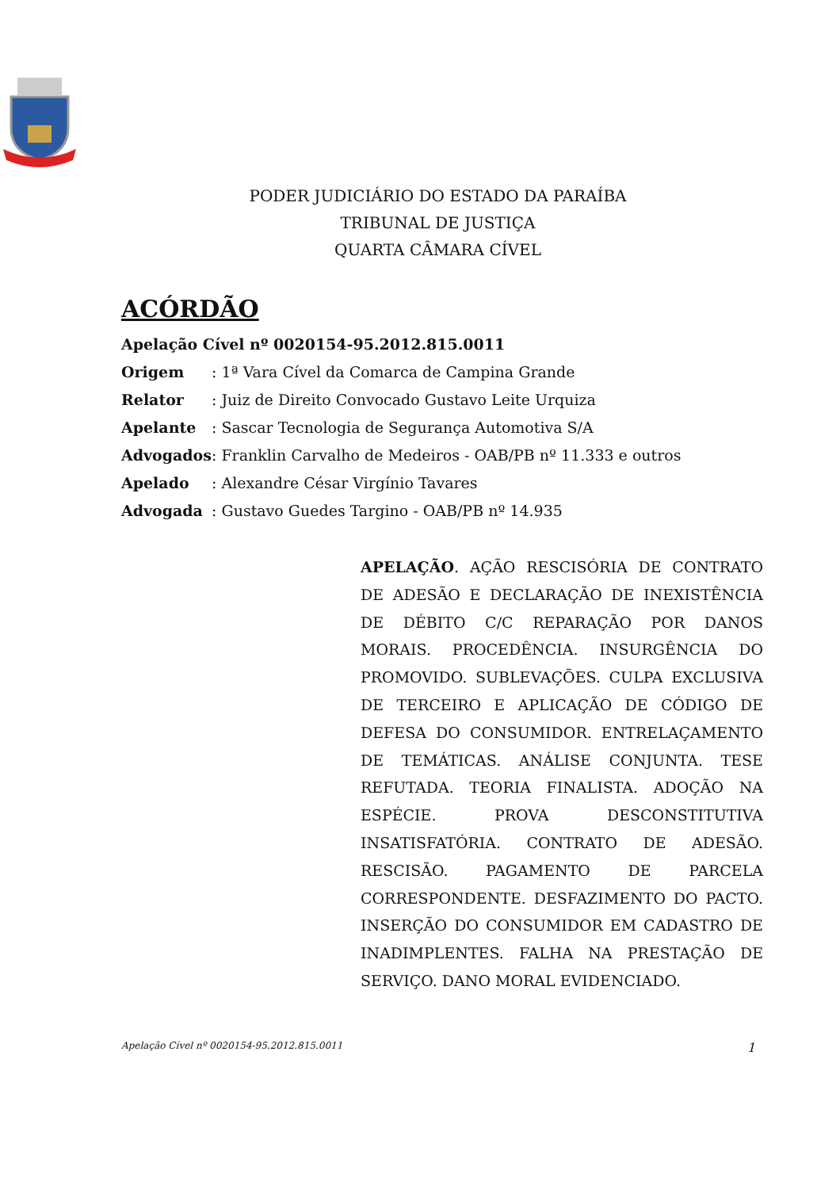PODER JUDICIÁRIO DO ESTADO DA PARAÍBA
TRIBUNAL DE JUSTIÇA
QUARTA CÂMARA CÍVEL
ACÓRDÃO
Apelação Cível nº 0020154-95.2012.815.0011
Origem : 1ª Vara Cível da Comarca de Campina Grande
Relator : Juiz de Direito Convocado Gustavo Leite Urquiza
Apelante : Sascar Tecnologia de Segurança Automotiva S/A
Advogados: Franklin Carvalho de Medeiros - OAB/PB nº 11.333 e outros
Apelado : Alexandre César Virgínio Tavares
Advogada : Gustavo Guedes Targino - OAB/PB nº 14.935
APELAÇÃO. AÇÃO RESCISÓRIA DE CONTRATO DE ADESÃO E DECLARAÇÃO DE INEXISTÊNCIA DE DÉBITO C/C REPARAÇÃO POR DANOS MORAIS. PROCEDÊNCIA. INSURGÊNCIA DO PROMOVIDO. SUBLEVAÇÕES. CULPA EXCLUSIVA DE TERCEIRO E APLICAÇÃO DE CÓDIGO DE DEFESA DO CONSUMIDOR. ENTRELAÇAMENTO DE TEMÁTICAS. ANÁLISE CONJUNTA. TESE REFUTADA. TEORIA FINALISTA. ADOÇÃO NA ESPÉCIE. PROVA DESCONSTITUTIVA INSATISFATÓRIA. CONTRATO DE ADESÃO. RESCISÃO. PAGAMENTO DE PARCELA CORRESPONDENTE. DESFAZIMENTO DO PACTO. INSERÇÃO DO CONSUMIDOR EM CADASTRO DE INADIMPLENTES. FALHA NA PRESTAÇÃO DE SERVIÇO. DANO MORAL EVIDENCIADO.
Apelação Cível nº 0020154-95.2012.815.0011 1